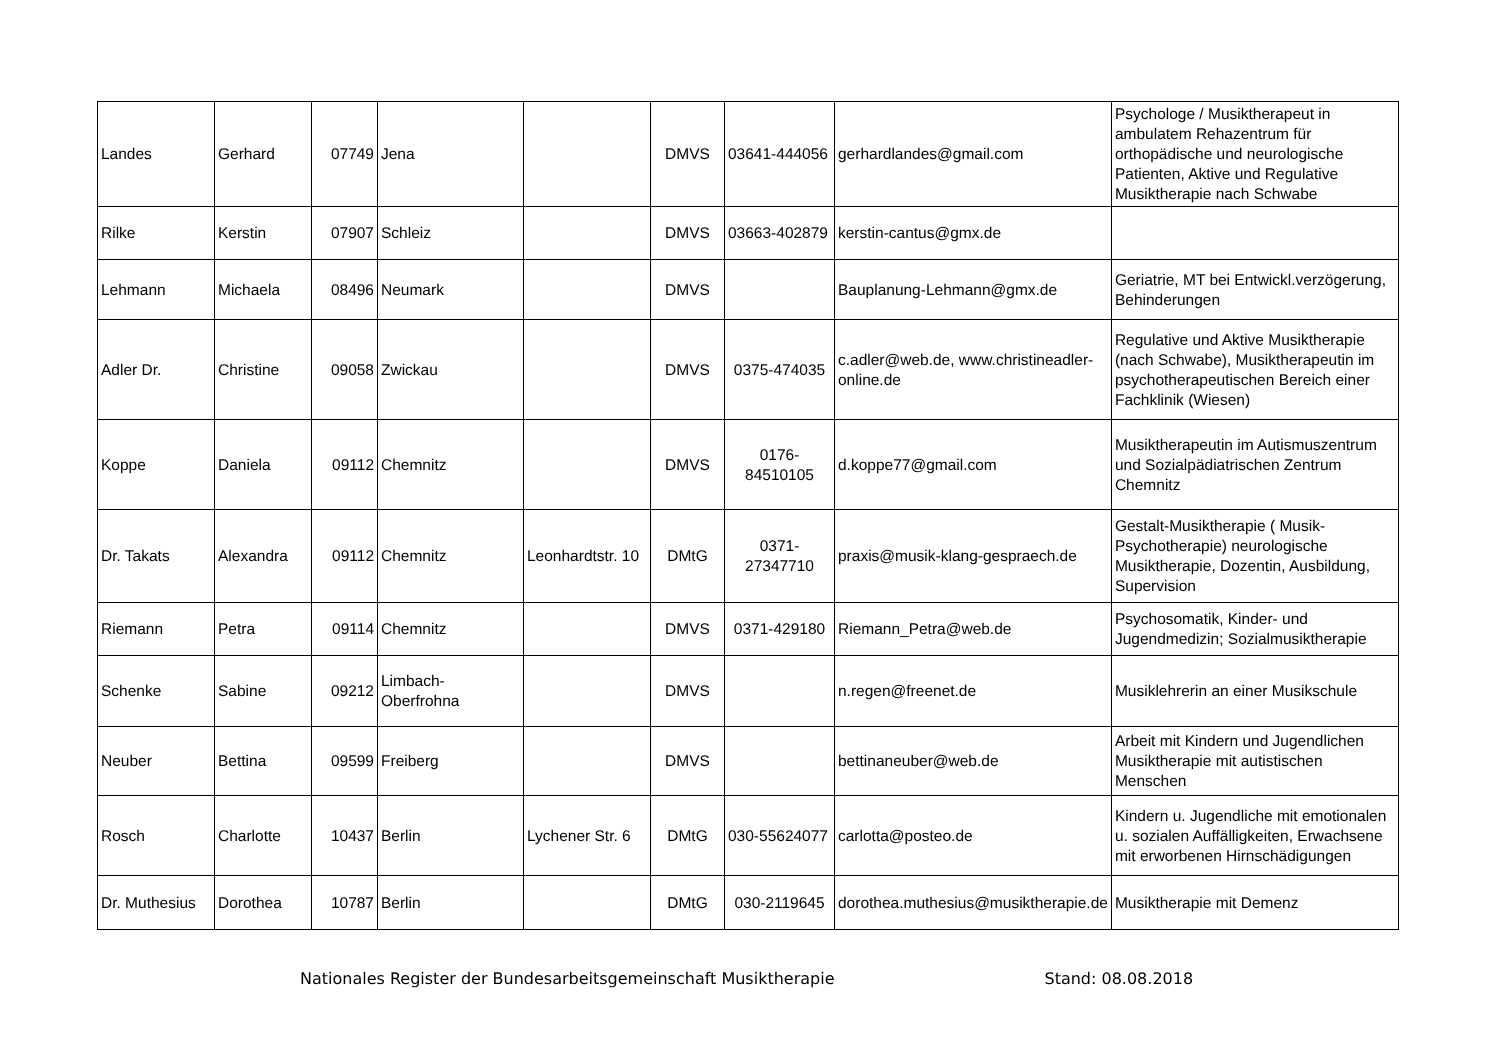| Landes | Gerhard | 07749 | Jena | | DMVS | 03641-444056 | gerhardlandes@gmail.com | Psychologe / Musiktherapeut in ambulatem Rehazentrum für orthopädische und neurologische Patienten, Aktive und Regulative Musiktherapie nach Schwabe |
| Rilke | Kerstin | 07907 | Schleiz | | DMVS | 03663-402879 | kerstin-cantus@gmx.de | |
| Lehmann | Michaela | 08496 | Neumark | | DMVS | | Bauplanung-Lehmann@gmx.de | Geriatrie, MT bei Entwickl.verzögerung, Behinderungen |
| Adler Dr. | Christine | 09058 | Zwickau | | DMVS | 0375-474035 | c.adler@web.de, www.christineadler-online.de | Regulative und Aktive Musiktherapie (nach Schwabe), Musiktherapeutin im psychotherapeutischen Bereich einer Fachklinik (Wiesen) |
| Koppe | Daniela | 09112 | Chemnitz | | DMVS | 0176-84510105 | d.koppe77@gmail.com | Musiktherapeutin im Autismuszentrum und Sozialpädiatrischen Zentrum Chemnitz |
| Dr. Takats | Alexandra | 09112 | Chemnitz | Leonhardtstr. 10 | DMtG | 0371-27347710 | praxis@musik-klang-gespraech.de | Gestalt-Musiktherapie ( Musik-Psychotherapie) neurologische Musiktherapie, Dozentin, Ausbildung, Supervision |
| Riemann | Petra | 09114 | Chemnitz | | DMVS | 0371-429180 | Riemann_Petra@web.de | Psychosomatik, Kinder- und Jugendmedizin; Sozialmusiktherapie |
| Schenke | Sabine | 09212 | Limbach-Oberfrohna | | DMVS | | n.regen@freenet.de | Musiklehrerin an einer Musikschule |
| Neuber | Bettina | 09599 | Freiberg | | DMVS | | bettinaneuber@web.de | Arbeit mit Kindern und Jugendlichen Musiktherapie mit autistischen Menschen |
| Rosch | Charlotte | 10437 | Berlin | Lychener Str. 6 | DMtG | 030-55624077 | carlotta@posteo.de | Kindern u. Jugendliche mit emotionalen u. sozialen Auffälligkeiten, Erwachsene mit erworbenen Hirnschädigungen |
| Dr. Muthesius | Dorothea | 10787 | Berlin | | DMtG | 030-2119645 | dorothea.muthesius@musiktherapie.de | Musiktherapie mit Demenz |
Nationales Register der Bundesarbeitsgemeinschaft Musiktherapie Stand: 08.08.2018